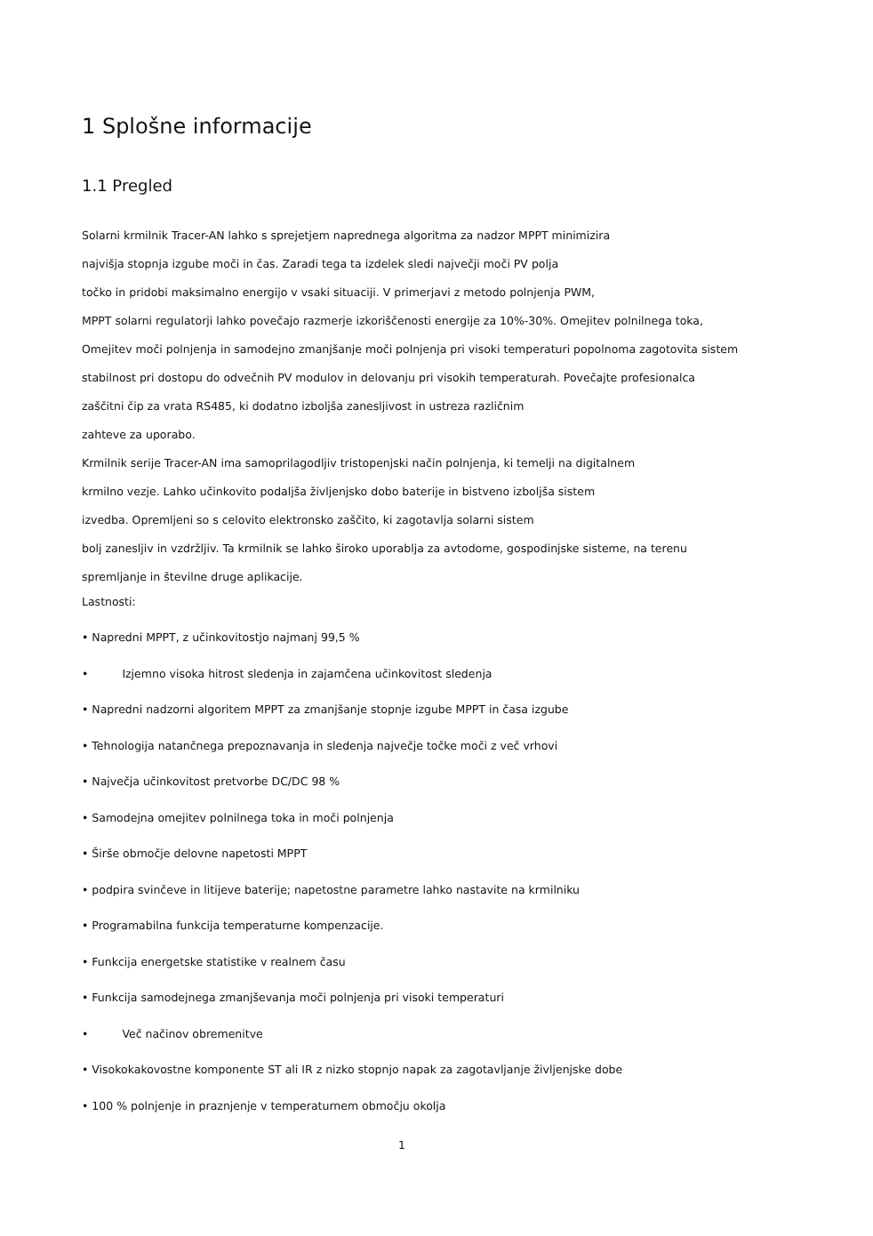1 Splošne informacije
1.1 Pregled
Solarni krmilnik Tracer-AN lahko s sprejetjem naprednega algoritma za nadzor MPPT minimizira
najvišja stopnja izgube moči in čas. Zaradi tega ta izdelek sledi največji moči PV polja
točko in pridobi maksimalno energijo v vsaki situaciji. V primerjavi z metodo polnjenja PWM,
MPPT solarni regulatorji lahko povečajo razmerje izkoriščenosti energije za 10%-30%. Omejitev polnilnega toka,
Omejitev moči polnjenja in samodejno zmanjšanje moči polnjenja pri visoki temperaturi popolnoma zagotovita sistem
stabilnost pri dostopu do odvečnih PV modulov in delovanju pri visokih temperaturah. Povečajte profesionalca
zaščitni čip za vrata RS485, ki dodatno izboljša zanesljivost in ustreza različnim
zahteve za uporabo.
Krmilnik serije Tracer-AN ima samoprilagodljiv tristopenjski način polnjenja, ki temelji na digitalnem
krmilno vezje. Lahko učinkovito podaljša življenjsko dobo baterije in bistveno izboljša sistem
izvedba. Opremljeni so s celovito elektronsko zaščito, ki zagotavlja solarni sistem
bolj zanesljiv in vzdržljiv. Ta krmilnik se lahko široko uporablja za avtodome, gospodinjske sisteme, na terenu
spremljanje in številne druge aplikacije.
Lastnosti:
• Napredni MPPT, z učinkovitostjo najmanj 99,5 %
• Izjemno visoka hitrost sledenja in zajamčena učinkovitost sledenja
• Napredni nadzorni algoritem MPPT za zmanjšanje stopnje izgube MPPT in časa izgube
• Tehnologija natančnega prepoznavanja in sledenja največje točke moči z več vrhovi
• Največja učinkovitost pretvorbe DC/DC 98 %
• Samodejna omejitev polnilnega toka in moči polnjenja
• Širše območje delovne napetosti MPPT
• podpira svinčeve in litijeve baterije; napetostne parametre lahko nastavite na krmilniku
• Programabilna funkcija temperaturne kompenzacije.
• Funkcija energetske statistike v realnem času
• Funkcija samodejnega zmanjševanja moči polnjenja pri visoki temperaturi
• Več načinov obremenitve
• Visokokakovostne komponente ST ali IR z nizko stopnjo napak za zagotavljanje življenjske dobe
• 100 % polnjenje in praznjenje v temperaturnem območju okolja
1